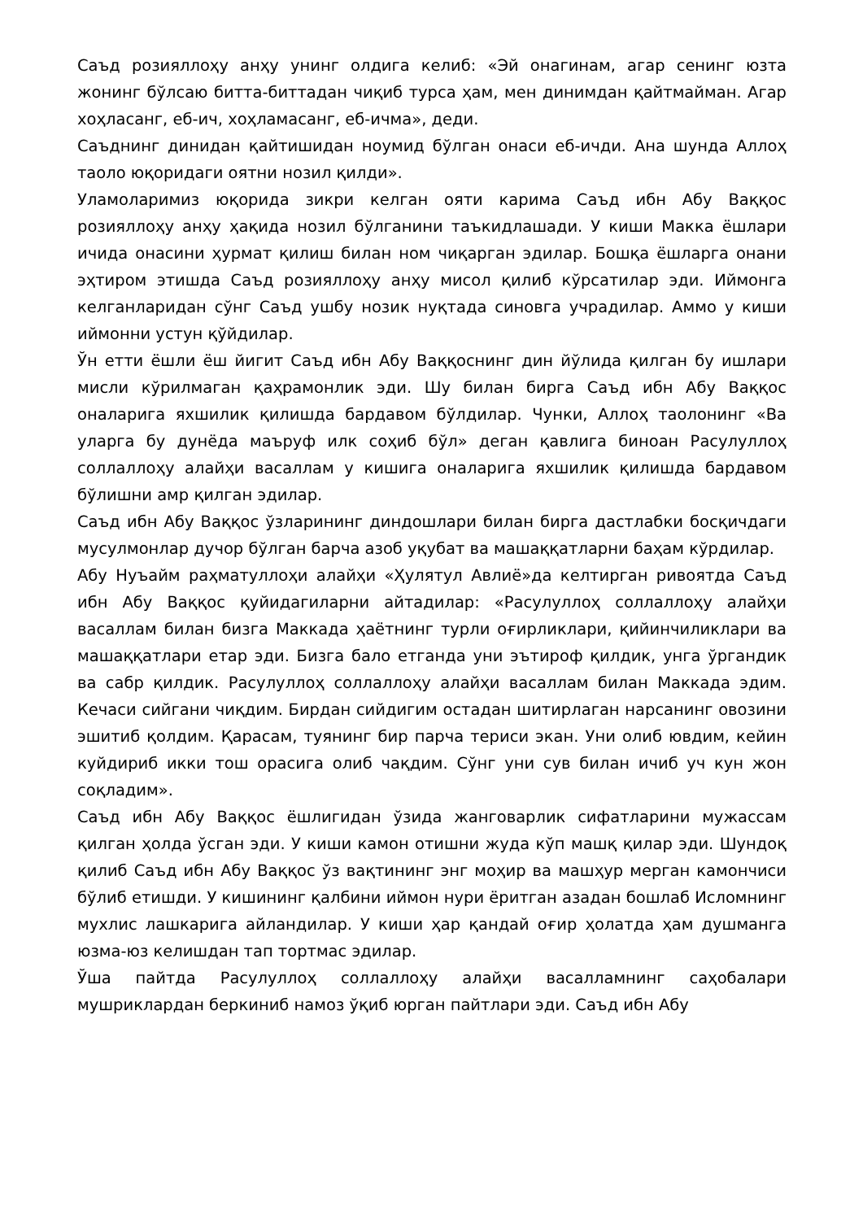Саъд розияллоҳу анҳу унинг олдига келиб: «Эй онагинам, агар сенинг юзта жонинг бўлсаю битта-биттадан чиқиб турса ҳам, мен динимдан қайтмайман. Агар хоҳласанг, еб-ич, хоҳламасанг, еб-ичма», деди.
Саъднинг динидан қайтишидан ноумид бўлган онаси еб-ичди. Ана шунда Аллоҳ таоло юқоридаги оятни нозил қилди».
Уламоларимиз юқорида зикри келган ояти карима Саъд ибн Абу Ваққос розияллоҳу анҳу ҳақида нозил бўлганини таъкидлашади. У киши Макка ёшлари ичида онасини ҳурмат қилиш билан ном чиқарган эдилар. Бошқа ёшларга онани эҳтиром этишда Саъд розияллоҳу анҳу мисол қилиб кўрсатилар эди. Иймонга келганларидан сўнг Саъд ушбу нозик нуқтада синовга учрадилар. Аммо у киши иймонни устун қўйдилар.
Ўн етти ёшли ёш йигит Саъд ибн Абу Ваққоснинг дин йўлида қилган бу ишлари мисли кўрилмаган қаҳрамонлик эди. Шу билан бирга Саъд ибн Абу Ваққос оналарига яхшилик қилишда бардавом бўлдилар. Чунки, Аллоҳ таолонинг «Ва уларга бу дунёда маъруф илк соҳиб бўл» деган қавлига биноан Расулуллоҳ соллаллоҳу алайҳи васаллам у кишига оналарига яхшилик қилишда бардавом бўлишни амр қилган эдилар.
Саъд ибн Абу Ваққос ўзларининг диндошлари билан бирга дастлабки босқичдаги мусулмонлар дучор бўлган барча азоб уқубат ва машаққатларни баҳам кўрдилар.
Абу Нуъайм раҳматуллоҳи алайҳи «Ҳулятул Авлиё»да келтирган ривоятда Саъд ибн Абу Ваққос қуйидагиларни айтадилар: «Расулуллоҳ соллаллоҳу алайҳи васаллам билан бизга Маккада ҳаётнинг турли оғирликлари, қийинчиликлари ва машаққатлари етар эди. Бизга бало етганда уни эътироф қилдик, унга ўргандик ва сабр қилдик. Расулуллоҳ соллаллоҳу алайҳи васаллам билан Маккада эдим. Кечаси сийгани чиқдим. Бирдан сийдигим остадан шитирлаган нарсанинг овозини эшитиб қолдим. Қарасам, туянинг бир парча териси экан. Уни олиб ювдим, кейин куйдириб икки тош орасига олиб чақдим. Сўнг уни сув билан ичиб уч кун жон соқладим».
Саъд ибн Абу Ваққос ёшлигидан ўзида жанговарлик сифатларини мужассам қилган ҳолда ўсган эди. У киши камон отишни жуда кўп машқ қилар эди. Шундоқ қилиб Саъд ибн Абу Ваққос ўз вақтининг энг моҳир ва машҳур мерган камончиси бўлиб етишди. У кишининг қалбини иймон нури ёритган азадан бошлаб Исломнинг мухлис лашкарига айландилар. У киши ҳар қандай оғир ҳолатда ҳам душманга юзма-юз келишдан тап тортмас эдилар.
Ўша пайтда Расулуллоҳ соллаллоҳу алайҳи васалламнинг саҳобалари мушриклардан беркиниб намоз ўқиб юрган пайтлари эди. Саъд ибн Абу